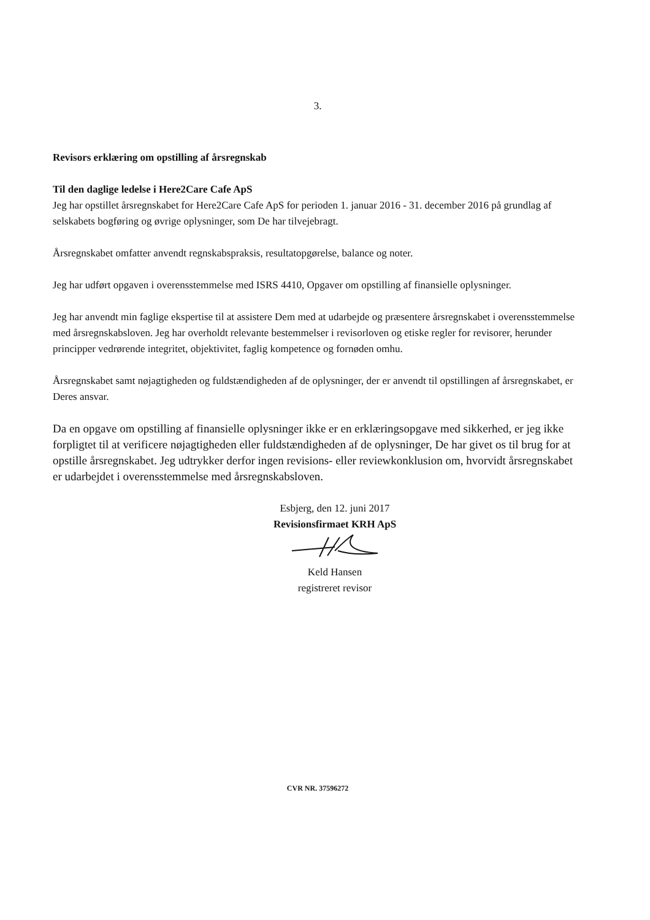3.
Revisors erklæring om opstilling af årsregnskab
Til den daglige ledelse i Here2Care Cafe ApS
Jeg har opstillet årsregnskabet for Here2Care Cafe ApS for perioden 1. januar 2016 - 31. december 2016 på grundlag af selskabets bogføring og øvrige oplysninger, som De har tilvejebragt.
Årsregnskabet omfatter anvendt regnskabspraksis, resultatopgørelse, balance og noter.
Jeg har udført opgaven i overensstemmelse med ISRS 4410, Opgaver om opstilling af finansielle oplysninger.
Jeg har anvendt min faglige ekspertise til at assistere Dem med at udarbejde og præsentere årsregnskabet i overensstemmelse med årsregnskabsloven. Jeg har overholdt relevante bestemmelser i revisorloven og etiske regler for revisorer, herunder principper vedrørende integritet, objektivitet, faglig kompetence og fornøden omhu.
Årsregnskabet samt nøjagtigheden og fuldstændigheden af de oplysninger, der er anvendt til opstillingen af årsregnskabet, er Deres ansvar.
Da en opgave om opstilling af finansielle oplysninger ikke er en erklæringsopgave med sikkerhed, er jeg ikke forpligtet til at verificere nøjagtigheden eller fuldstændigheden af de oplysninger, De har givet os til brug for at opstille årsregnskabet. Jeg udtrykker derfor ingen revisions- eller reviewkonklusion om, hvorvidt årsregnskabet er udarbejdet i overensstemmelse med årsregnskabsloven.
Esbjerg, den 12. juni 2017
Revisionsfirmaet KRH ApS
Keld Hansen
registreret revisor
CVR NR. 37596272